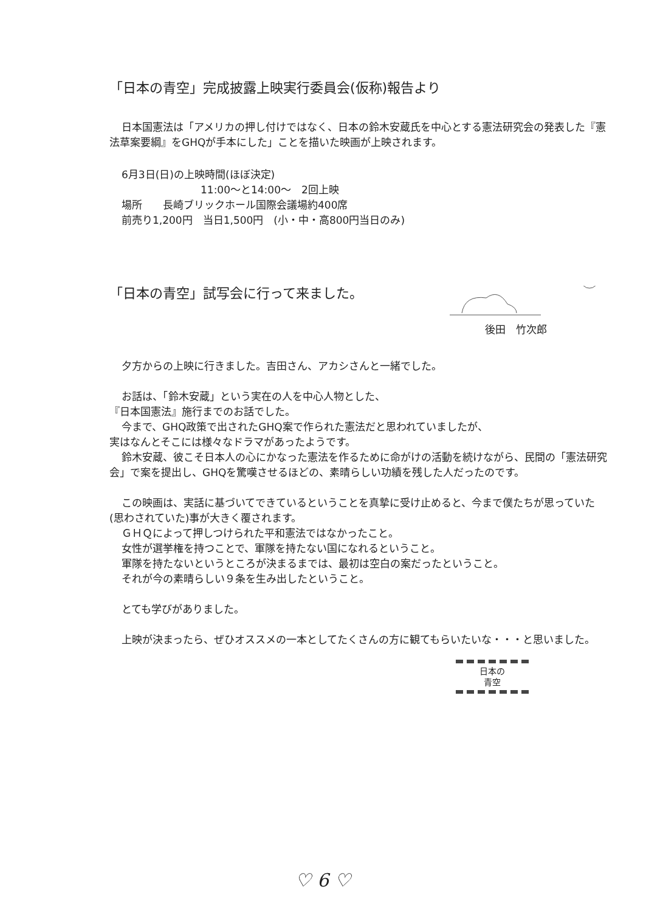「日本の青空」完成披露上映実行委員会(仮称)報告より
日本国憲法は「アメリカの押し付けではなく、日本の鈴木安蔵氏を中心とする憲法研究会の発表した『憲法草案要綱』をGHQが手本にした」ことを描いた映画が上映されます。
6月3日(日)の上映時間(ほぼ決定)
11:00～と14:00～　2回上映
場所　　長崎ブリックホール国際会議場約400席
前売り1,200円　当日1,500円　(小・中・高800円当日のみ)
「日本の青空」試写会に行って来ました。
後田　竹次郎
夕方からの上映に行きました。吉田さん、アカシさんと一緒でした。
お話は、「鈴木安蔵」という実在の人を中心人物とした、
『日本国憲法』施行までのお話でした。
今まで、GHQ政策で出されたGHQ案で作られた憲法だと思われていましたが、
実はなんとそこには様々なドラマがあったようです。
鈴木安蔵、彼こそ日本人の心にかなった憲法を作るために命がけの活動を続けながら、民間の「憲法研究会」で案を提出し、GHQを驚嘆させるほどの、素晴らしい功績を残した人だったのです。
この映画は、実話に基づいてできているということを真摯に受け止めると、今まで僕たちが思っていた(思わされていた)事が大きく覆されます。
ＧＨＱによって押しつけられた平和憲法ではなかったこと。
女性が選挙権を持つことで、軍隊を持たない国になれるということ。
軍隊を持たないというところが決まるまでは、最初は空白の案だったということ。
それが今の素晴らしい９条を生み出したということ。
とても学びがありました。
上映が決まったら、ぜひオススメの一本としてたくさんの方に観てもらいたいな・・・と思いました。
日本の
青空
♡ 6 ♡